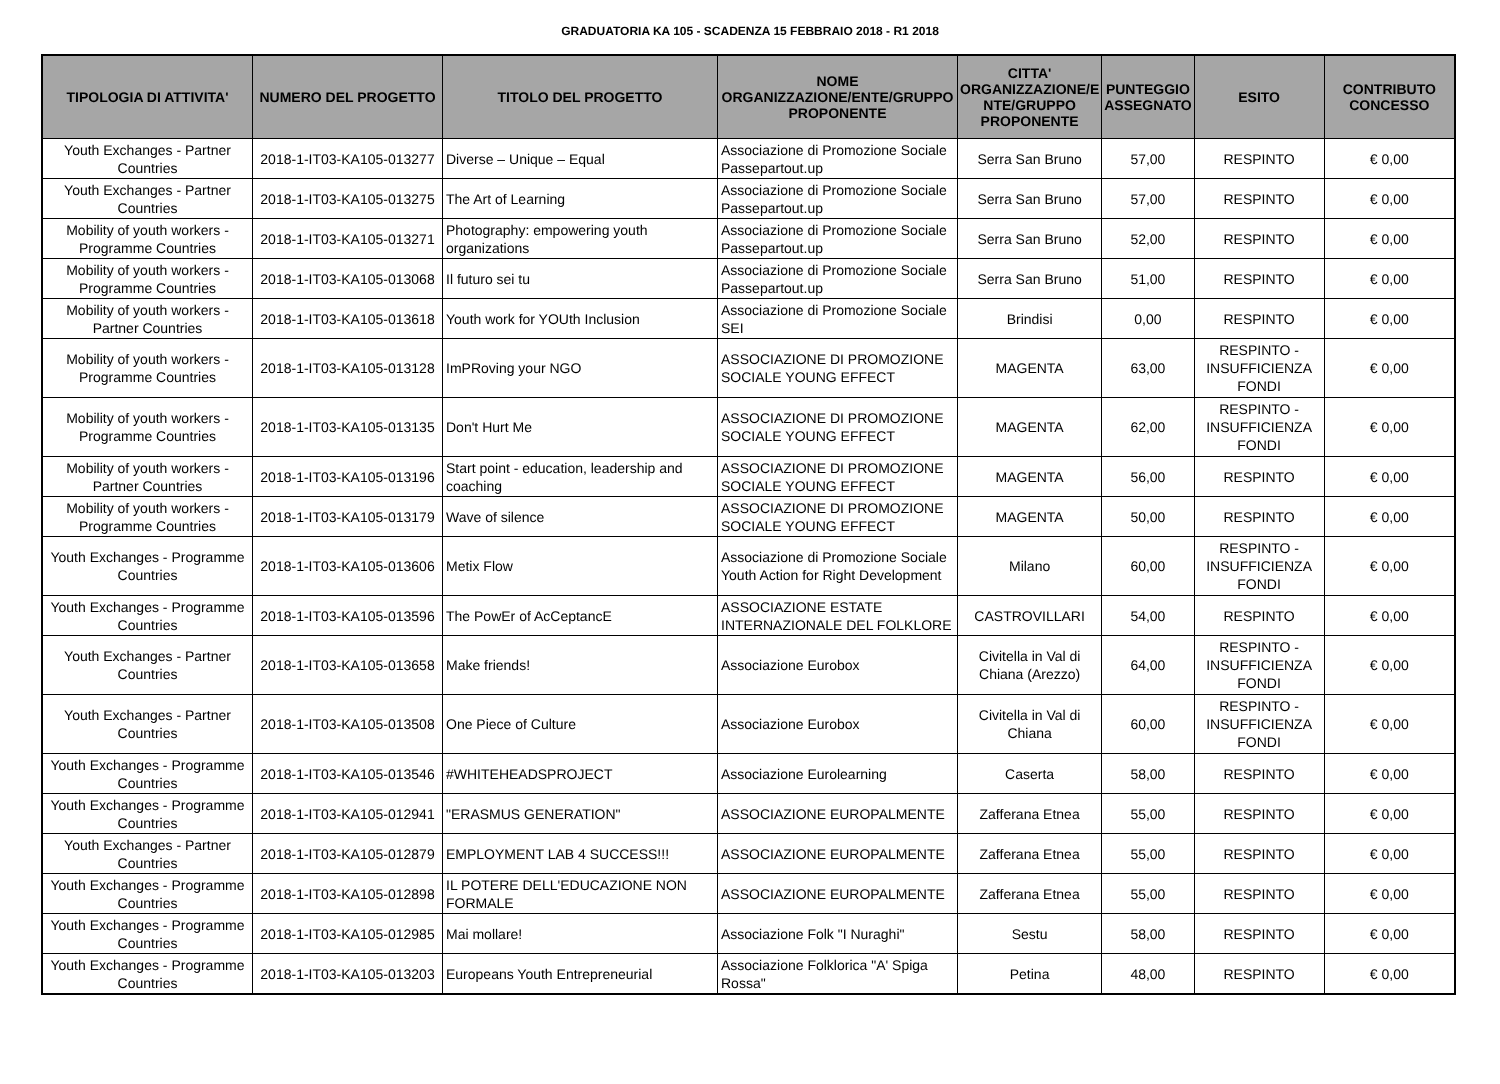GRADUATORIA KA 105 - SCADENZA 15 FEBBRAIO 2018 - R1 2018
| TIPOLOGIA DI ATTIVITA' | NUMERO DEL PROGETTO | TITOLO DEL PROGETTO | NOME ORGANIZZAZIONE/ENTE/GRUPPO PROPONENTE | CITTA' ORGANIZZAZIONE/E NTE/GRUPPO PROPONENTE | PUNTEGGIO ASSEGNATO | ESITO | CONTRIBUTO CONCESSO |
| --- | --- | --- | --- | --- | --- | --- | --- |
| Youth Exchanges - Partner Countries | 2018-1-IT03-KA105-013277 | Diverse – Unique – Equal | Associazione di Promozione Sociale Passepartout.up | Serra San Bruno | 57,00 | RESPINTO | € 0,00 |
| Youth Exchanges - Partner Countries | 2018-1-IT03-KA105-013275 | The Art of Learning | Associazione di Promozione Sociale Passepartout.up | Serra San Bruno | 57,00 | RESPINTO | € 0,00 |
| Mobility of youth workers - Programme Countries | 2018-1-IT03-KA105-013271 | Photography: empowering youth organizations | Associazione di Promozione Sociale Passepartout.up | Serra San Bruno | 52,00 | RESPINTO | € 0,00 |
| Mobility of youth workers - Programme Countries | 2018-1-IT03-KA105-013068 | Il futuro sei tu | Associazione di Promozione Sociale Passepartout.up | Serra San Bruno | 51,00 | RESPINTO | € 0,00 |
| Mobility of youth workers - Partner Countries | 2018-1-IT03-KA105-013618 | Youth work for YOUth Inclusion | Associazione di Promozione Sociale SEI | Brindisi | 0,00 | RESPINTO | € 0,00 |
| Mobility of youth workers - Programme Countries | 2018-1-IT03-KA105-013128 | ImPRoving your NGO | ASSOCIAZIONE DI PROMOZIONE SOCIALE YOUNG EFFECT | MAGENTA | 63,00 | RESPINTO - INSUFFICIENZA FONDI | € 0,00 |
| Mobility of youth workers - Programme Countries | 2018-1-IT03-KA105-013135 | Don't Hurt Me | ASSOCIAZIONE DI PROMOZIONE SOCIALE YOUNG EFFECT | MAGENTA | 62,00 | RESPINTO - INSUFFICIENZA FONDI | € 0,00 |
| Mobility of youth workers - Partner Countries | 2018-1-IT03-KA105-013196 | Start point - education, leadership and coaching | ASSOCIAZIONE DI PROMOZIONE SOCIALE YOUNG EFFECT | MAGENTA | 56,00 | RESPINTO | € 0,00 |
| Mobility of youth workers - Programme Countries | 2018-1-IT03-KA105-013179 | Wave of silence | ASSOCIAZIONE DI PROMOZIONE SOCIALE YOUNG EFFECT | MAGENTA | 50,00 | RESPINTO | € 0,00 |
| Youth Exchanges - Programme Countries | 2018-1-IT03-KA105-013606 | Metix Flow | Associazione di Promozione Sociale Youth Action for Right Development | Milano | 60,00 | RESPINTO - INSUFFICIENZA FONDI | € 0,00 |
| Youth Exchanges - Programme Countries | 2018-1-IT03-KA105-013596 | The PowEr of AcCeptancE | ASSOCIAZIONE ESTATE INTERNAZIONALE DEL FOLKLORE | CASTROVILLARI | 54,00 | RESPINTO | € 0,00 |
| Youth Exchanges - Partner Countries | 2018-1-IT03-KA105-013658 | Make friends! | Associazione Eurobox | Civitella in Val di Chiana (Arezzo) | 64,00 | RESPINTO - INSUFFICIENZA FONDI | € 0,00 |
| Youth Exchanges - Partner Countries | 2018-1-IT03-KA105-013508 | One Piece of Culture | Associazione Eurobox | Civitella in Val di Chiana | 60,00 | RESPINTO - INSUFFICIENZA FONDI | € 0,00 |
| Youth Exchanges - Programme Countries | 2018-1-IT03-KA105-013546 | #WHITEHEADSPROJECT | Associazione Eurolearning | Caserta | 58,00 | RESPINTO | € 0,00 |
| Youth Exchanges - Programme Countries | 2018-1-IT03-KA105-012941 | "ERASMUS GENERATION" | ASSOCIAZIONE EUROPALMENTE | Zafferana Etnea | 55,00 | RESPINTO | € 0,00 |
| Youth Exchanges - Partner Countries | 2018-1-IT03-KA105-012879 | EMPLOYMENT LAB 4 SUCCESS!!! | ASSOCIAZIONE EUROPALMENTE | Zafferana Etnea | 55,00 | RESPINTO | € 0,00 |
| Youth Exchanges - Programme Countries | 2018-1-IT03-KA105-012898 | IL POTERE DELL'EDUCAZIONE NON FORMALE | ASSOCIAZIONE EUROPALMENTE | Zafferana Etnea | 55,00 | RESPINTO | € 0,00 |
| Youth Exchanges - Programme Countries | 2018-1-IT03-KA105-012985 | Mai mollare! | Associazione Folk "I Nuraghi" | Sestu | 58,00 | RESPINTO | € 0,00 |
| Youth Exchanges - Programme Countries | 2018-1-IT03-KA105-013203 | Europeans Youth Entrepreneurial | Associazione Folklorica "A' Spiga Rossa" | Petina | 48,00 | RESPINTO | € 0,00 |